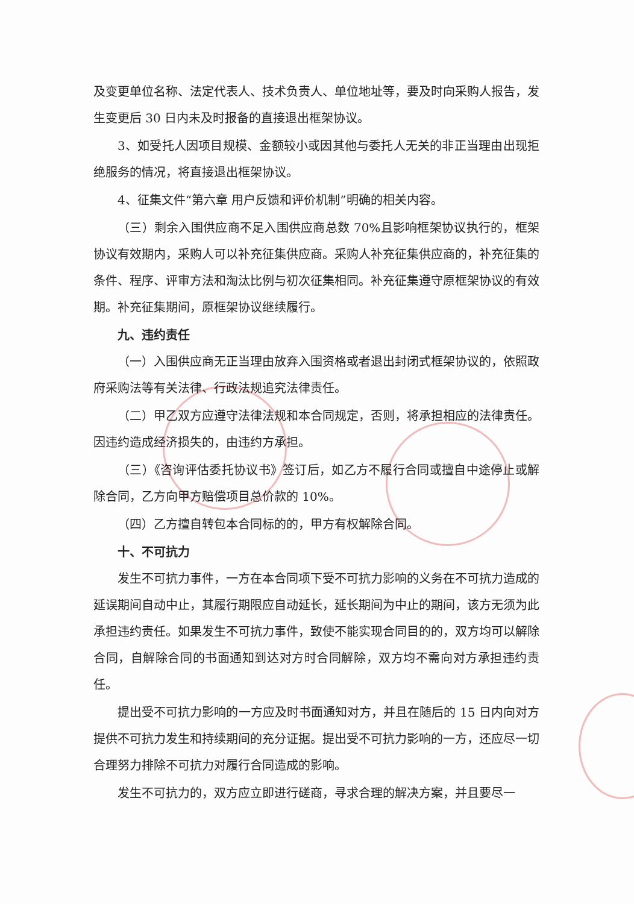及变更单位名称、法定代表人、技术负责人、单位地址等，要及时向采购人报告，发生变更后 30 日内未及时报备的直接退出框架协议。
3、如受托人因项目规模、金额较小或因其他与委托人无关的非正当理由出现拒绝服务的情况，将直接退出框架协议。
4、征集文件“第六章 用户反馈和评价机制”明确的相关内容。
（三）剩余入围供应商不足入围供应商总数 70%且影响框架协议执行的，框架协议有效期内，采购人可以补充征集供应商。采购人补充征集供应商的，补充征集的条件、程序、评审方法和淘汰比例与初次征集相同。补充征集遵守原框架协议的有效期。补充征集期间，原框架协议继续履行。
九、违约责任
（一）入围供应商无正当理由放弃入围资格或者退出封闭式框架协议的，依照政府采购法等有关法律、行政法规追究法律责任。
（二）甲乙双方应遵守法律法规和本合同规定，否则，将承担相应的法律责任。因违约造成经济损失的，由违约方承担。
（三）《咨询评估委托协议书》签订后，如乙方不履行合同或擅自中途停止或解除合同，乙方向甲方赔偿项目总价款的 10%。
（四）乙方擅自转包本合同标的的，甲方有权解除合同。
十、不可抗力
发生不可抗力事件，一方在本合同项下受不可抗力影响的义务在不可抗力造成的延误期间自动中止，其履行期限应自动延长，延长期间为中止的期间，该方无须为此承担违约责任。如果发生不可抗力事件，致使不能实现合同目的的，双方均可以解除合同，自解除合同的书面通知到达对方时合同解除，双方均不需向对方承担违约责任。
提出受不可抗力影响的一方应及时书面通知对方，并且在随后的 15 日内向对方提供不可抗力发生和持续期间的充分证据。提出受不可抗力影响的一方，还应尽一切合理努力排除不可抗力对履行合同造成的影响。
发生不可抗力的，双方应立即进行磋商，寻求合理的解决方案，并且要尽一